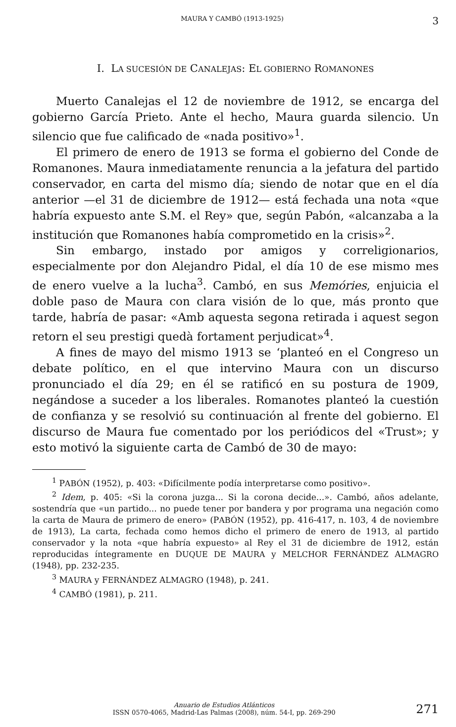MAURA Y CAMBÓ (1913-1925) 3
I. LA SUCESIÓN DE CANALEJAS: EL GOBIERNO ROMANONES
Muerto Canalejas el 12 de noviembre de 1912, se encarga del gobierno García Prieto. Ante el hecho, Maura guarda silencio. Un silencio que fue calificado de «nada positivo»<sup>1</sup>.
El primero de enero de 1913 se forma el gobierno del Conde de Romanones. Maura inmediatamente renuncia a la jefatura del partido conservador, en carta del mismo día; siendo de notar que en el día anterior —el 31 de diciembre de 1912— está fechada una nota «que habría expuesto ante S.M. el Rey» que, según Pabón, «alcanzaba a la institución que Romanones había comprometido en la crisis»<sup>2</sup>.
Sin embargo, instado por amigos y correligionarios, especialmente por don Alejandro Pidal, el día 10 de ese mismo mes de enero vuelve a la lucha<sup>3</sup>. Cambó, en sus Memóries, enjuicia el doble paso de Maura con clara visión de lo que, más pronto que tarde, habría de pasar: «Amb aquesta segona retirada i aquest segon retorn el seu prestigi quedà fortament perjudicat»<sup>4</sup>.
A fines de mayo del mismo 1913 se ‘planteó en el Congreso un debate político, en el que intervino Maura con un discurso pronunciado el día 29; en él se ratificó en su postura de 1909, negándose a suceder a los liberales. Romanotes planteó la cuestión de confianza y se resolvió su continuación al frente del gobierno. El discurso de Maura fue comentado por los periódicos del «Trust»; y esto motivó la siguiente carta de Cambó de 30 de mayo:
<sup>1</sup> PABÓN (1952), p. 403: «Difícilmente podía interpretarse como positivo».
<sup>2</sup> Idem, p. 405: «Si la corona juzga... Si la corona decide...». Cambó, años adelante, sostendría que «un partido... no puede tener por bandera y por programa una negación como la carta de Maura de primero de enero» (PABÓN (1952), pp. 416-417, n. 103, 4 de noviembre de 1913), La carta, fechada como hemos dicho el primero de enero de 1913, al partido conservador y la nota «que habría expuesto» al Rey el 31 de diciembre de 1912, están reproducidas íntegramente en DUQUE DE MAURA y MELCHOR FERNÁNDEZ ALMAGRO (1948), pp. 232-235.
<sup>3</sup> MAURA y FERNÁNDEZ ALMAGRO (1948), p. 241.
<sup>4</sup> CAMBÓ (1981), p. 211.
Anuario de Estudios Atlánticos
ISSN 0570-4065, Madrid-Las Palmas (2008), núm. 54-I, pp. 269-290 271